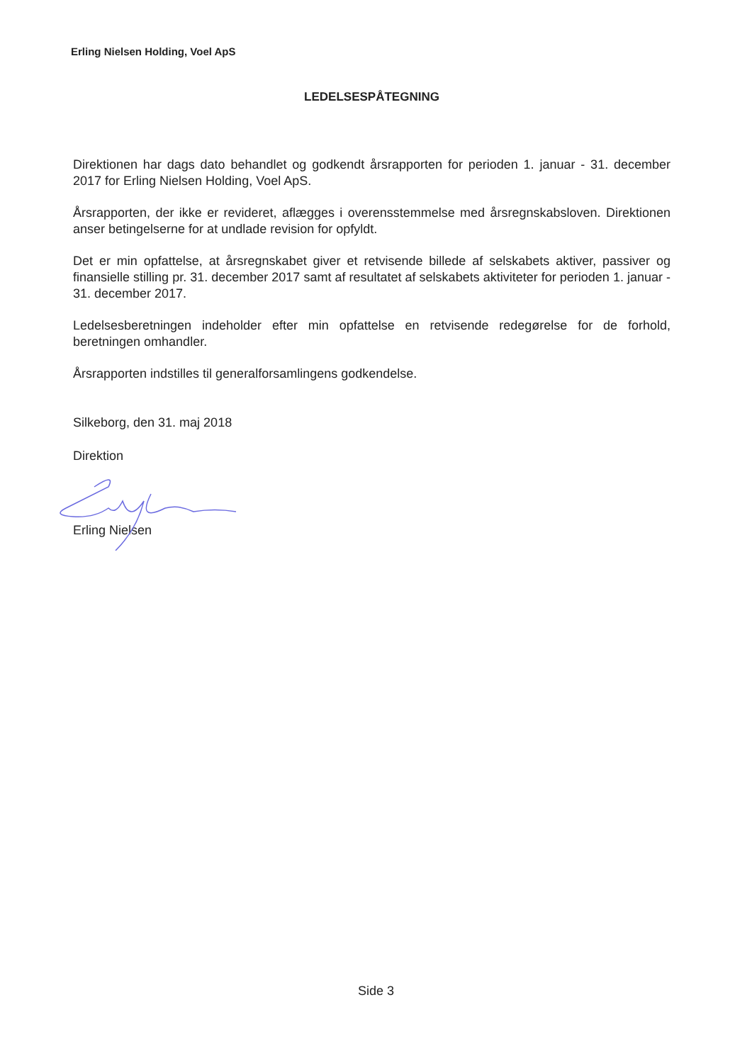Erling Nielsen Holding, Voel ApS
LEDELSESPÅTEGNING
Direktionen har dags dato behandlet og godkendt årsrapporten for perioden 1. januar - 31. december 2017 for Erling Nielsen Holding, Voel ApS.
Årsrapporten, der ikke er revideret, aflægges i overensstemmelse med årsregnskabsloven. Direktionen anser betingelserne for at undlade revision for opfyldt.
Det er min opfattelse, at årsregnskabet giver et retvisende billede af selskabets aktiver, passiver og finansielle stilling pr. 31. december 2017 samt af resultatet af selskabets aktiviteter for perioden 1. januar - 31. december 2017.
Ledelsesberetningen indeholder efter min opfattelse en retvisende redegørelse for de forhold, beretningen omhandler.
Årsrapporten indstilles til generalforsamlingens godkendelse.
Silkeborg, den 31. maj 2018
Direktion
Erling Nielsen
Side 3